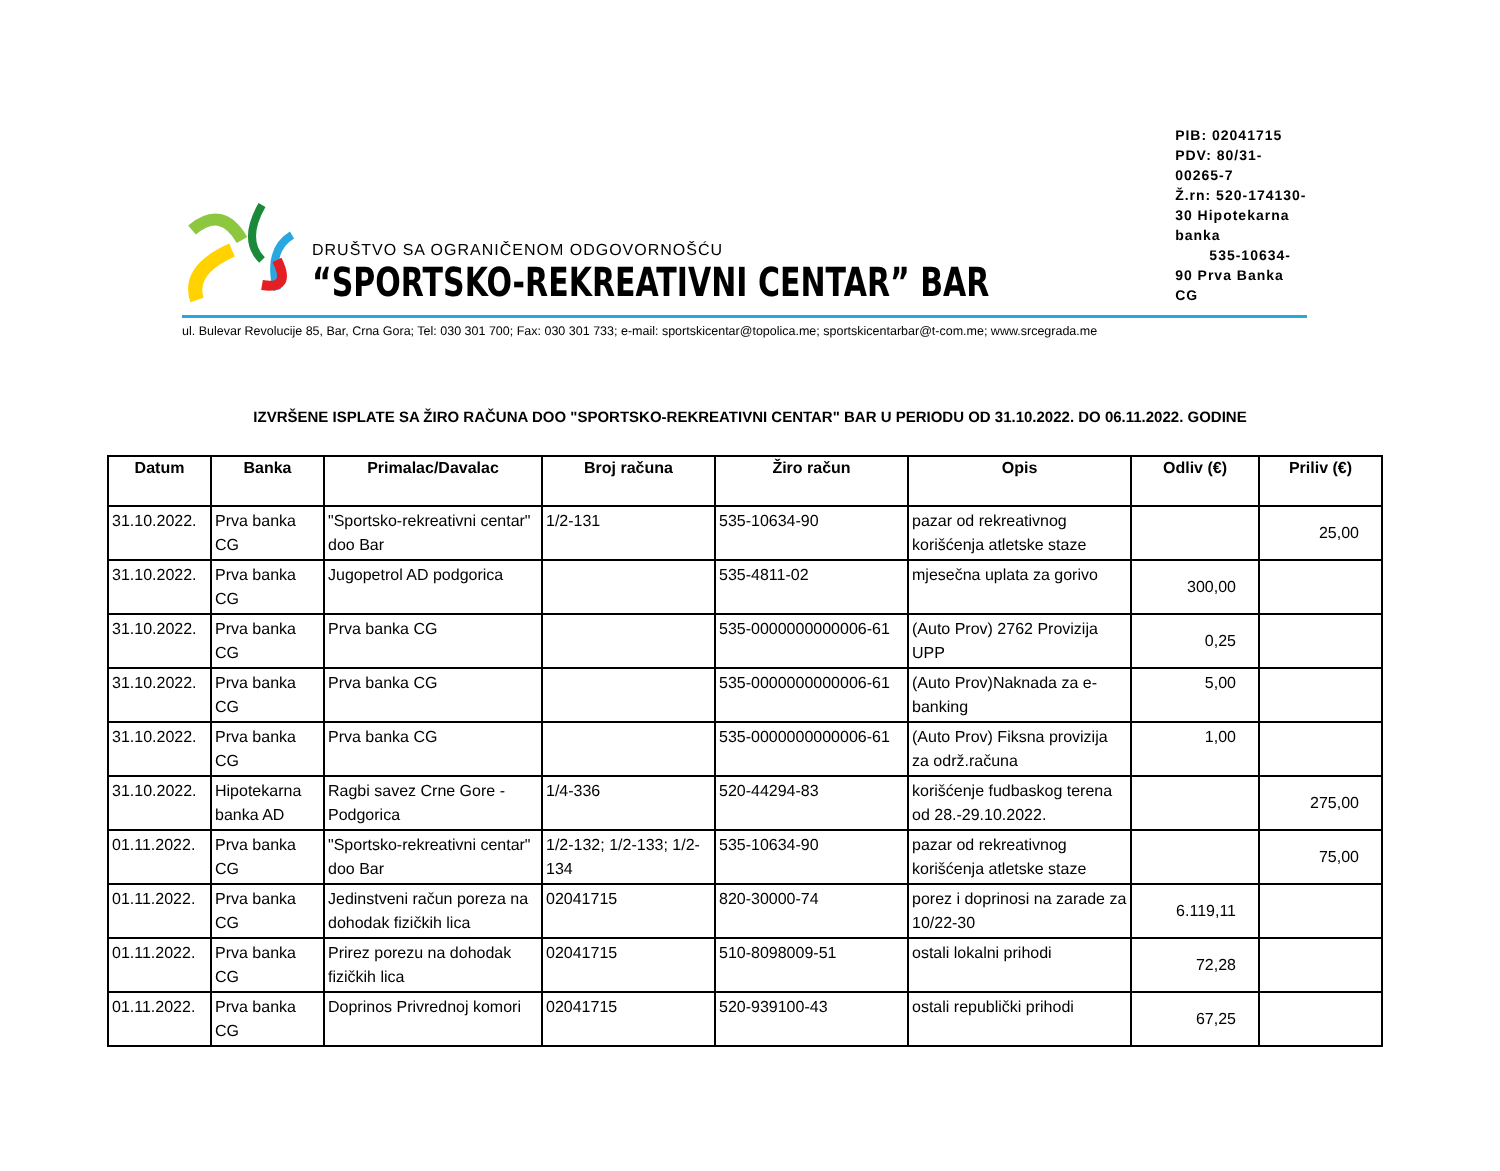DRUŠTVO SA OGRANIČENOM ODGOVORNOŠĆU
“SPORTSKO-REKREATIVNI CENTAR” BAR
PIB: 02041715
PDV: 80/31-00265-7
Ž.rn: 520-174130-30 Hipotekarna banka
535-10634-90 Prva Banka CG
ul. Bulevar Revolucije 85, Bar, Crna Gora; Tel: 030 301 700; Fax: 030 301 733; e-mail: sportskicentar@topolica.me; sportskicentarbar@t-com.me; www.srcegrada.me
IZVRŠENE ISPLATE SA ŽIRO RAČUNA DOO "SPORTSKO-REKREATIVNI CENTAR" BAR U PERIODU OD 31.10.2022. DO 06.11.2022. GODINE
| Datum | Banka | Primalac/Davalac | Broj računa | Žiro račun | Opis | Odliv (€) | Priliv (€) |
| --- | --- | --- | --- | --- | --- | --- | --- |
| 31.10.2022. | Prva banka CG | "Sportsko-rekreativni centar" doo Bar | 1/2-131 | 535-10634-90 | pazar od rekreativnog korišćenja atletske staze | | 25,00 |
| 31.10.2022. | Prva banka CG | Jugopetrol AD podgorica | | 535-4811-02 | mjesečna uplata za gorivo | 300,00 | |
| 31.10.2022. | Prva banka CG | Prva banka CG | | 535-0000000000006-61 | (Auto Prov) 2762 Provizija UPP | 0,25 | |
| 31.10.2022. | Prva banka CG | Prva banka CG | | 535-0000000000006-61 | (Auto Prov)Naknada za e-banking | 5,00 | |
| 31.10.2022. | Prva banka CG | Prva banka CG | | 535-0000000000006-61 | (Auto Prov) Fiksna provizija za održ.računa | 1,00 | |
| 31.10.2022. | Hipotekarna banka AD | Ragbi savez Crne Gore - Podgorica | 1/4-336 | 520-44294-83 | korišćenje fudbaskog terena od 28.-29.10.2022. | | 275,00 |
| 01.11.2022. | Prva banka CG | "Sportsko-rekreativni centar" doo Bar | 1/2-132; 1/2-133; 1/2-134 | 535-10634-90 | pazar od rekreativnog korišćenja atletske staze | | 75,00 |
| 01.11.2022. | Prva banka CG | Jedinstveni račun poreza na dohodak fizičkih lica | 02041715 | 820-30000-74 | porez i doprinosi na zarade za 10/22-30 | 6.119,11 | |
| 01.11.2022. | Prva banka CG | Prirez porezu na dohodak fizičkih lica | 02041715 | 510-8098009-51 | ostali lokalni prihodi | 72,28 | |
| 01.11.2022. | Prva banka CG | Doprinos Privrednoj komori | 02041715 | 520-939100-43 | ostali republički prihodi | 67,25 | |